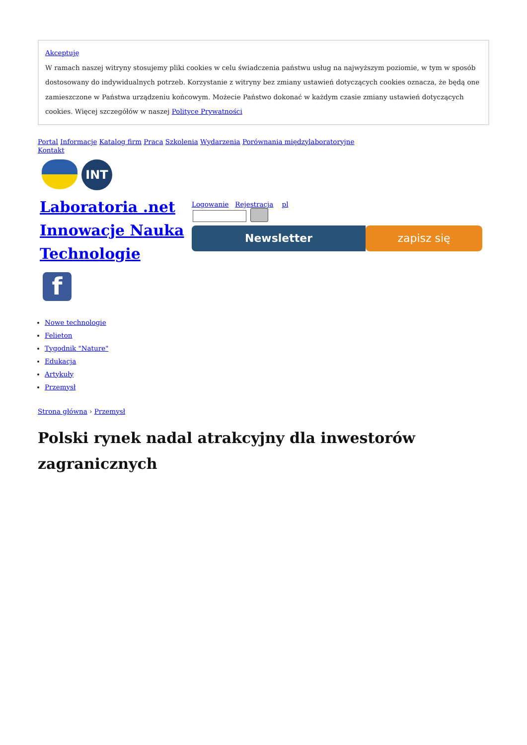Akceptuję
W ramach naszej witryny stosujemy pliki cookies w celu świadczenia państwu usług na najwyższym poziomie, w tym w sposób dostosowany do indywidualnych potrzeb. Korzystanie z witryny bez zmiany ustawień dotyczących cookies oznacza, że będą one zamieszczone w Państwa urządzeniu końcowym. Możecie Państwo dokonać w każdym czasie zmiany ustawień dotyczących cookies. Więcej szczegółów w naszej Polityce Prywatności
Portal Informacje Katalog firm Praca Szkolenia Wydarzenia Porównania międzylaboratoryjne
Kontakt
INT
Laboratoria .net Innowacje Nauka Technologie
f
Logowanie Rejestracja pl
Newsletter zapisz się
Nowe technologie
Felieton
Tygodnik "Nature"
Edukacja
Artykuły
Przemysł
Strona główna › Przemysł
Polski rynek nadal atrakcyjny dla inwestorów zagranicznych